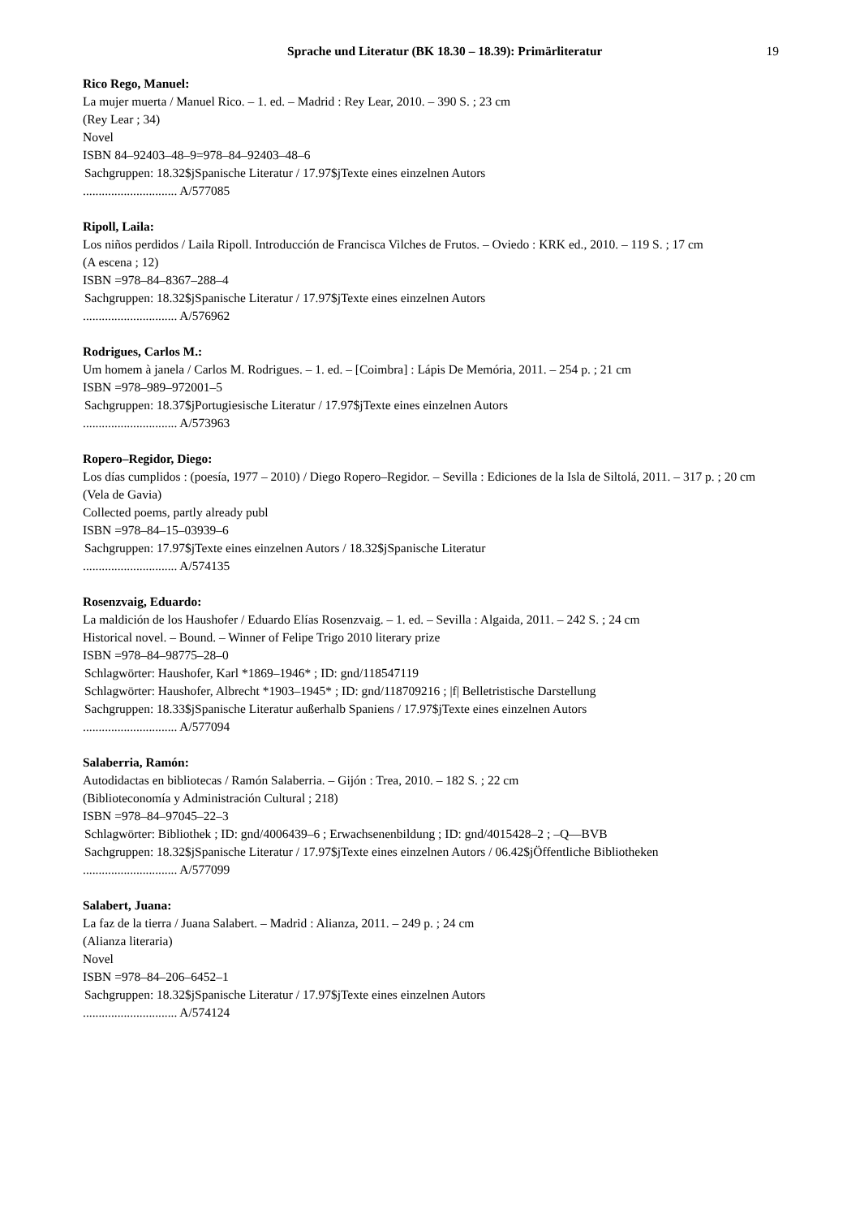Sprache und Literatur (BK 18.30 – 18.39): Primärliteratur 19
Rico Rego, Manuel:
La mujer muerta / Manuel Rico. – 1. ed. – Madrid : Rey Lear, 2010. – 390 S. ; 23 cm
(Rey Lear ; 34)
Novel
ISBN 84–92403–48–9=978–84–92403–48–6
Sachgruppen: 18.32$jSpanische Literatur / 17.97$jTexte eines einzelnen Autors
.............................. A/577085
Ripoll, Laila:
Los niños perdidos / Laila Ripoll. Introducción de Francisca Vilches de Frutos. – Oviedo : KRK ed., 2010. – 119 S. ; 17 cm
(A escena ; 12)
ISBN =978–84–8367–288–4
Sachgruppen: 18.32$jSpanische Literatur / 17.97$jTexte eines einzelnen Autors
.............................. A/576962
Rodrigues, Carlos M.:
Um homem à janela / Carlos M. Rodrigues. – 1. ed. – [Coimbra] : Lápis De Memória, 2011. – 254 p. ; 21 cm
ISBN =978–989–972001–5
Sachgruppen: 18.37$jPortugiesische Literatur / 17.97$jTexte eines einzelnen Autors
.............................. A/573963
Ropero–Regidor, Diego:
Los días cumplidos : (poesía, 1977 – 2010) / Diego Ropero–Regidor. – Sevilla : Ediciones de la Isla de Siltolá, 2011. – 317 p. ; 20 cm
(Vela de Gavia)
Collected poems, partly already publ
ISBN =978–84–15–03939–6
Sachgruppen: 17.97$jTexte eines einzelnen Autors / 18.32$jSpanische Literatur
.............................. A/574135
Rosenzvaig, Eduardo:
La maldición de los Haushofer / Eduardo Elías Rosenzvaig. – 1. ed. – Sevilla : Algaida, 2011. – 242 S. ; 24 cm
Historical novel. – Bound. – Winner of Felipe Trigo 2010 literary prize
ISBN =978–84–98775–28–0
Schlagwörter: Haushofer, Karl *1869–1946* ; ID: gnd/118547119
Schlagwörter: Haushofer, Albrecht *1903–1945* ; ID: gnd/118709216 ; |f| Belletristische Darstellung
Sachgruppen: 18.33$jSpanische Literatur außerhalb Spaniens / 17.97$jTexte eines einzelnen Autors
.............................. A/577094
Salaberria, Ramón:
Autodidactas en bibliotecas / Ramón Salaberria. – Gijón : Trea, 2010. – 182 S. ; 22 cm
(Biblioteconomía y Administración Cultural ; 218)
ISBN =978–84–97045–22–3
Schlagwörter: Bibliothek ; ID: gnd/4006439–6 ; Erwachsenenbildung ; ID: gnd/4015428–2 ; –Q––BVB
Sachgruppen: 18.32$jSpanische Literatur / 17.97$jTexte eines einzelnen Autors / 06.42$jÖffentliche Bibliotheken
.............................. A/577099
Salabert, Juana:
La faz de la tierra / Juana Salabert. – Madrid : Alianza, 2011. – 249 p. ; 24 cm
(Alianza literaria)
Novel
ISBN =978–84–206–6452–1
Sachgruppen: 18.32$jSpanische Literatur / 17.97$jTexte eines einzelnen Autors
.............................. A/574124